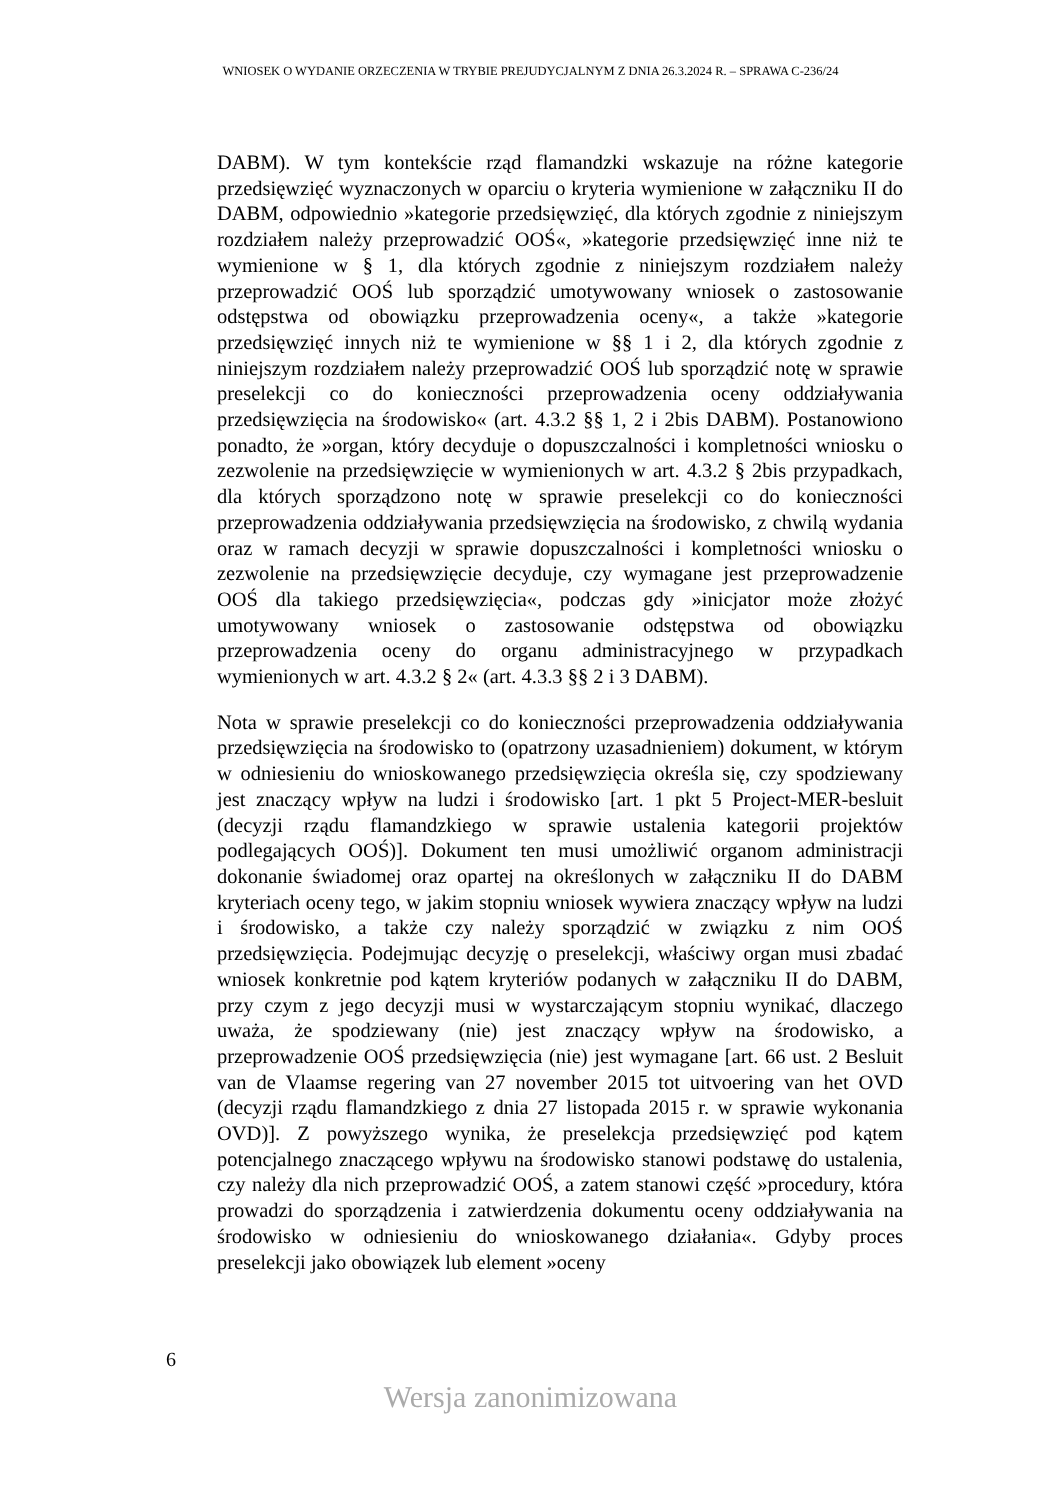WNIOSEK O WYDANIE ORZECZENIA W TRYBIE PREJUDYCJALNYM Z DNIA 26.3.2024 R. – SPRAWA C-236/24
DABM). W tym kontekście rząd flamandzki wskazuje na różne kategorie przedsięwzięć wyznaczonych w oparciu o kryteria wymienione w załączniku II do DABM, odpowiednio »kategorie przedsięwzięć, dla których zgodnie z niniejszym rozdziałem należy przeprowadzić OOŚ«, »kategorie przedsięwzięć inne niż te wymienione w § 1, dla których zgodnie z niniejszym rozdziałem należy przeprowadzić OOŚ lub sporządzić umotywowany wniosek o zastosowanie odstępstwa od obowiązku przeprowadzenia oceny«, a także »kategorie przedsięwzięć innych niż te wymienione w §§ 1 i 2, dla których zgodnie z niniejszym rozdziałem należy przeprowadzić OOŚ lub sporządzić notę w sprawie preselekcji co do konieczności przeprowadzenia oceny oddziaływania przedsięwzięcia na środowisko« (art. 4.3.2 §§ 1, 2 i 2bis DABM). Postanowiono ponadto, że »organ, który decyduje o dopuszczalności i kompletności wniosku o zezwolenie na przedsięwzięcie w wymienionych w art. 4.3.2 § 2bis przypadkach, dla których sporządzono notę w sprawie preselekcji co do konieczności przeprowadzenia oddziaływania przedsięwzięcia na środowisko, z chwilą wydania oraz w ramach decyzji w sprawie dopuszczalności i kompletności wniosku o zezwolenie na przedsięwzięcie decyduje, czy wymagane jest przeprowadzenie OOŚ dla takiego przedsięwzięcia«, podczas gdy »inicjator może złożyć umotywowany wniosek o zastosowanie odstępstwa od obowiązku przeprowadzenia oceny do organu administracyjnego w przypadkach wymienionych w art. 4.3.2 § 2« (art. 4.3.3 §§ 2 i 3 DABM).
Nota w sprawie preselekcji co do konieczności przeprowadzenia oddziaływania przedsięwzięcia na środowisko to (opatrzony uzasadnieniem) dokument, w którym w odniesieniu do wnioskowanego przedsięwzięcia określa się, czy spodziewany jest znaczący wpływ na ludzi i środowisko [art. 1 pkt 5 Project-MER-besluit (decyzji rządu flamandzkiego w sprawie ustalenia kategorii projektów podlegających OOŚ)]. Dokument ten musi umożliwić organom administracji dokonanie świadomej oraz opartej na określonych w załączniku II do DABM kryteriach oceny tego, w jakim stopniu wniosek wywiera znaczący wpływ na ludzi i środowisko, a także czy należy sporządzić w związku z nim OOŚ przedsięwzięcia. Podejmując decyzję o preselekcji, właściwy organ musi zbadać wniosek konkretnie pod kątem kryteriów podanych w załączniku II do DABM, przy czym z jego decyzji musi w wystarczającym stopniu wynikać, dlaczego uważa, że spodziewany (nie) jest znaczący wpływ na środowisko, a przeprowadzenie OOŚ przedsięwzięcia (nie) jest wymagane [art. 66 ust. 2 Besluit van de Vlaamse regering van 27 november 2015 tot uitvoering van het OVD (decyzji rządu flamandzkiego z dnia 27 listopada 2015 r. w sprawie wykonania OVD)]. Z powyższego wynika, że preselekcja przedsięwzięć pod kątem potencjalnego znaczącego wpływu na środowisko stanowi podstawę do ustalenia, czy należy dla nich przeprowadzić OOŚ, a zatem stanowi część »procedury, która prowadzi do sporządzenia i zatwierdzenia dokumentu oceny oddziaływania na środowisko w odniesieniu do wnioskowanego działania«. Gdyby proces preselekcji jako obowiązek lub element »oceny
6
Wersja zanonimizowana